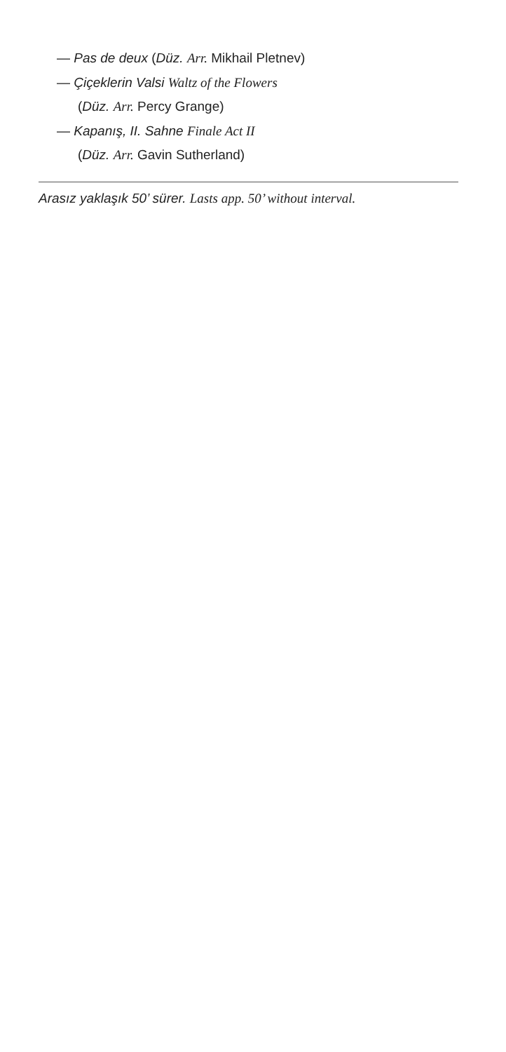— Pas de deux (Düz. Arr. Mikhail Pletnev)
— Çiçeklerin Valsi Waltz of the Flowers
(Düz. Arr. Percy Grange)
— Kapanış, II. Sahne Finale Act II
(Düz. Arr. Gavin Sutherland)
Arasız yaklaşık 50’ sürer. Lasts app. 50’ without interval.